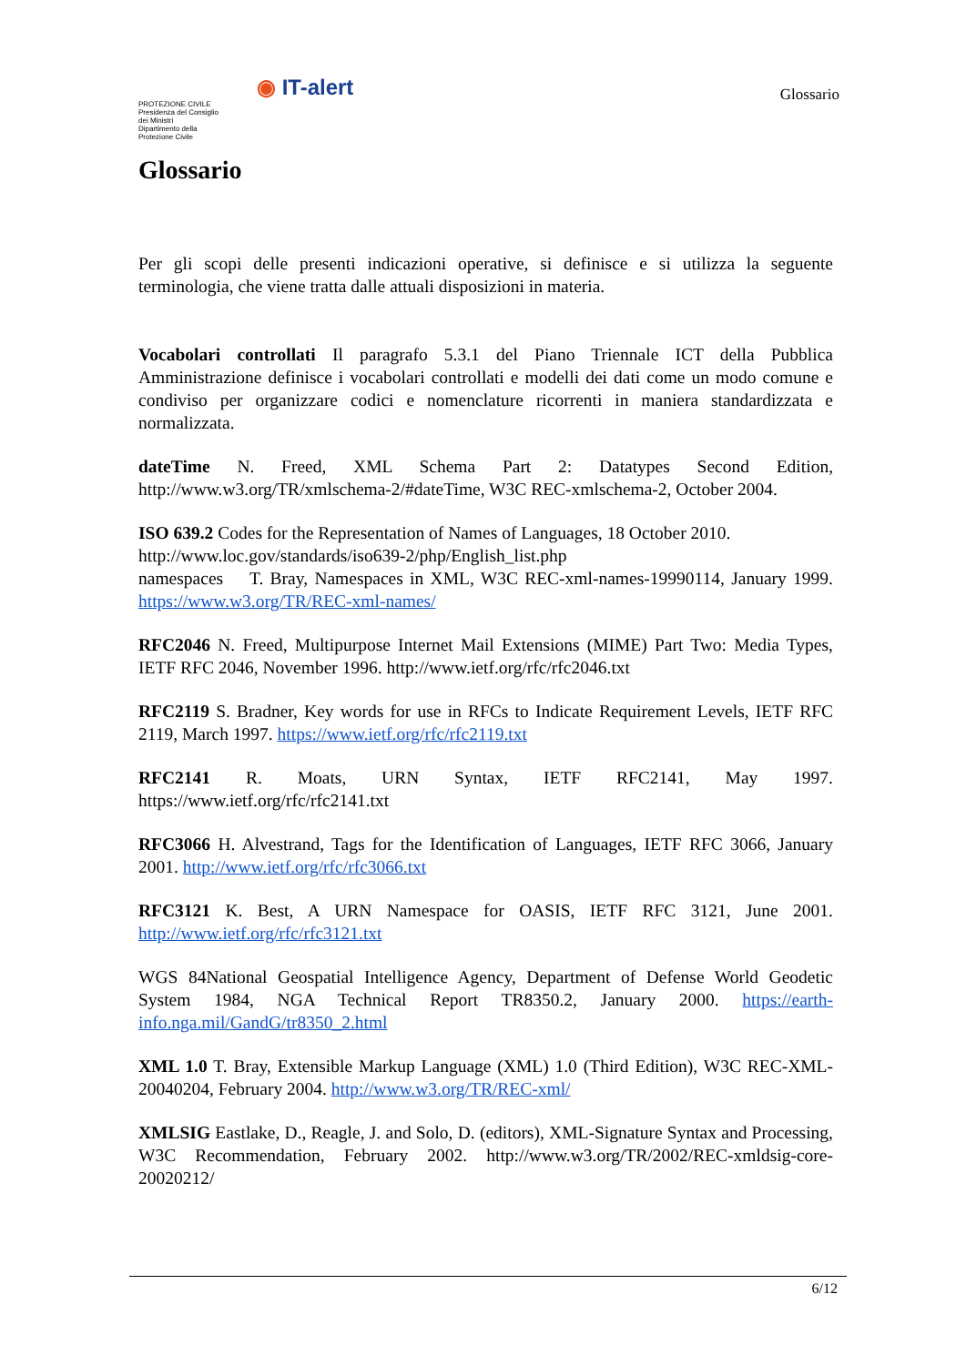PROTEZIONE CIVILE
Presidenza del Consiglio dei Ministri
Dipartimento della Protezione Civile
◉ IT-alert
Glossario
Glossario
Per gli scopi delle presenti indicazioni operative, si definisce e si utilizza la seguente terminologia, che viene tratta dalle attuali disposizioni in materia.
Vocabolari controllati Il paragrafo 5.3.1 del Piano Triennale ICT della Pubblica Amministrazione definisce i vocabolari controllati e modelli dei dati come un modo comune e condiviso per organizzare codici e nomenclature ricorrenti in maniera standardizzata e normalizzata.
dateTime N. Freed, XML Schema Part 2: Datatypes Second Edition, http://www.w3.org/TR/xmlschema-2/#dateTime, W3C REC-xmlschema-2, October 2004.
ISO 639.2 Codes for the Representation of Names of Languages, 18 October 2010.
http://www.loc.gov/standards/iso639-2/php/English_list.php
namespaces T. Bray, Namespaces in XML, W3C REC-xml-names-19990114, January 1999. https://www.w3.org/TR/REC-xml-names/
RFC2046 N. Freed, Multipurpose Internet Mail Extensions (MIME) Part Two: Media Types, IETF RFC 2046, November 1996. http://www.ietf.org/rfc/rfc2046.txt
RFC2119 S. Bradner, Key words for use in RFCs to Indicate Requirement Levels, IETF RFC 2119, March 1997. https://www.ietf.org/rfc/rfc2119.txt
RFC2141 R. Moats, URN Syntax, IETF RFC2141, May 1997. https://www.ietf.org/rfc/rfc2141.txt
RFC3066 H. Alvestrand, Tags for the Identification of Languages, IETF RFC 3066, January 2001. http://www.ietf.org/rfc/rfc3066.txt
RFC3121 K. Best, A URN Namespace for OASIS, IETF RFC 3121, June 2001. http://www.ietf.org/rfc/rfc3121.txt
WGS 84National Geospatial Intelligence Agency, Department of Defense World Geodetic System 1984, NGA Technical Report TR8350.2, January 2000. https://earth-info.nga.mil/GandG/tr8350_2.html
XML 1.0 T. Bray, Extensible Markup Language (XML) 1.0 (Third Edition), W3C REC-XML-20040204, February 2004. http://www.w3.org/TR/REC-xml/
XMLSIG Eastlake, D., Reagle, J. and Solo, D. (editors), XML-Signature Syntax and Processing, W3C Recommendation, February 2002. http://www.w3.org/TR/2002/REC-xmldsig-core-20020212/
6/12